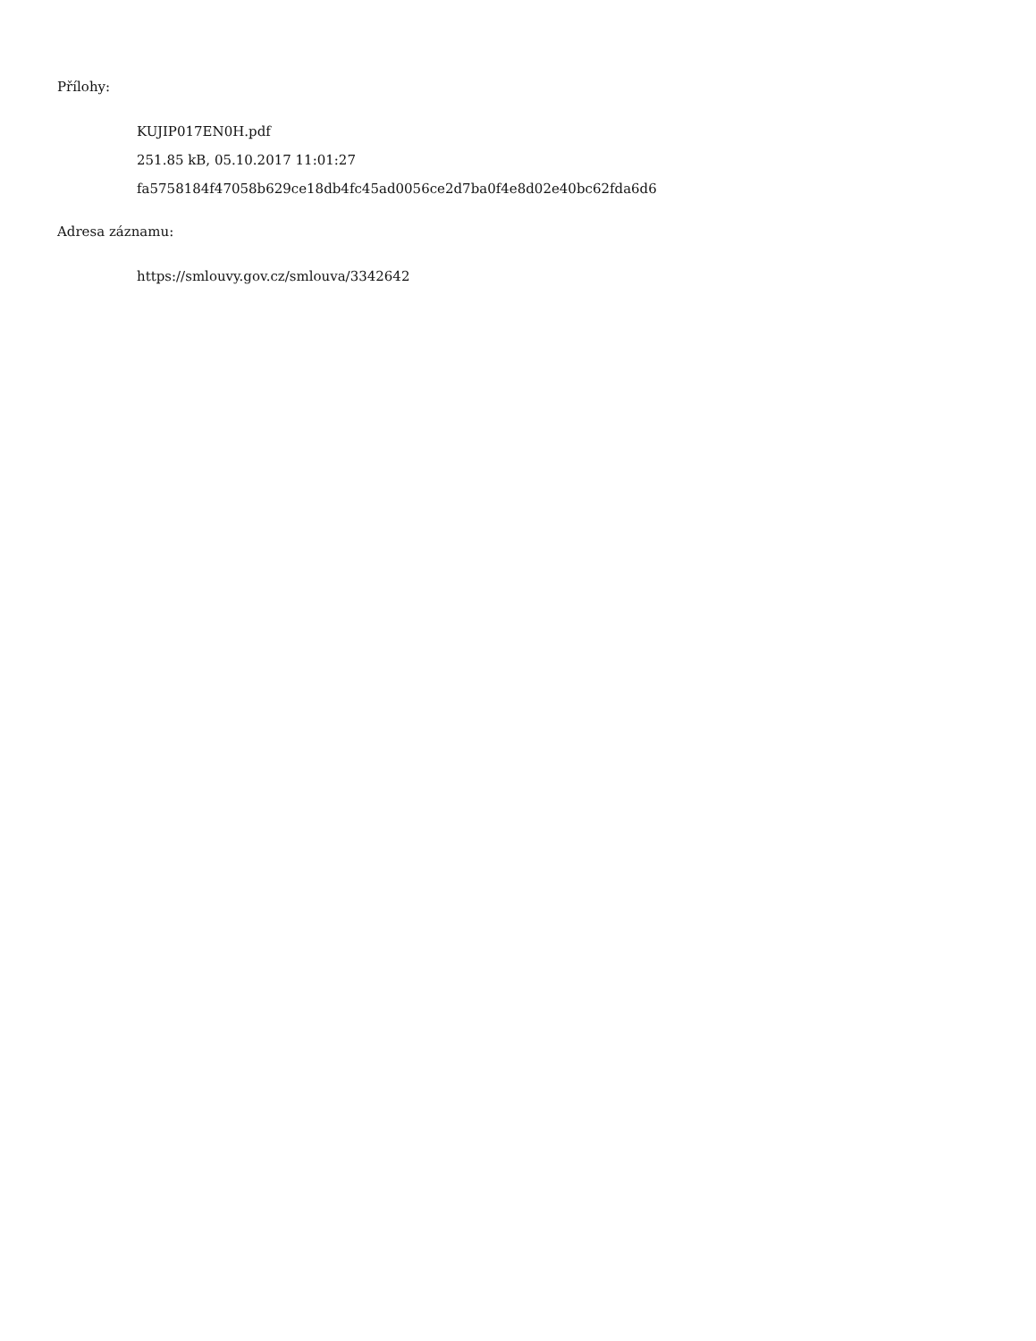Přílohy:
KUJIP017EN0H.pdf
251.85 kB, 05.10.2017 11:01:27
fa5758184f47058b629ce18db4fc45ad0056ce2d7ba0f4e8d02e40bc62fda6d6
Adresa záznamu:
https://smlouvy.gov.cz/smlouva/3342642